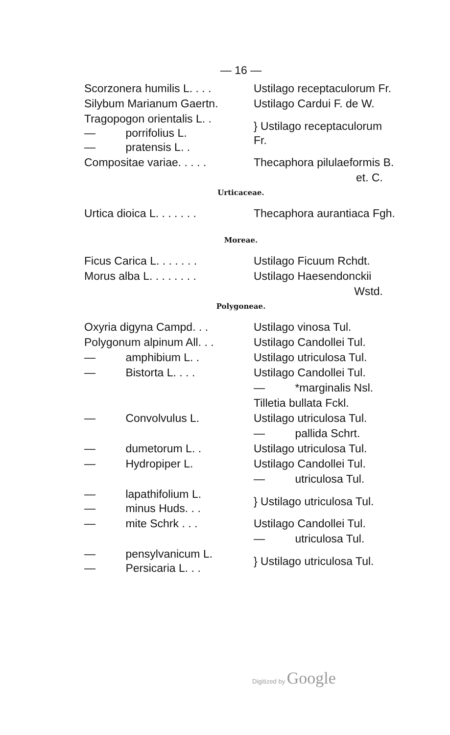— 16 —
| Scorzonera humilis L. . . . | Ustilago receptaculorum Fr. |
| Silybum Marianum Gaertn. | Ustilago Cardui F. de W. |
| Tragopogon orientalis L. . — porrifolius L. — pratensis L. . | } Ustilago receptaculorum Fr. |
| Compositae variae. . . . . | Thecaphora pilulaeformis B. |
| | et. C. |
Urticaceae.
| Urtica dioica L. . . . . . . | Thecaphora aurantiaca Fgh. |
Moreae.
| Ficus Carica L. . . . . . . | Ustilago Ficuum Rchdt. |
| Morus alba L. . . . . . . . | Ustilago Haesendonckii |
| | Wstd. |
Polygoneae.
| Oxyria digyna Campd. . . | Ustilago vinosa Tul. |
| Polygonum alpinum All. . . | Ustilago Candollei Tul. |
| — amphibium L. . | Ustilago utriculosa Tul. |
| — Bistorta L. . . . | Ustilago Candollei Tul. |
| | — *marginalis Nsl. |
| | Tilletia bullata Fckl. |
| — Convolvulus L. | Ustilago utriculosa Tul. |
| | — pallida Schrt. |
| — dumetorum L. . | Ustilago utriculosa Tul. |
| — Hydropiper L. | Ustilago Candollei Tul. |
| | — utriculosa Tul. |
| — lapathifolium L. — minus Huds. . . | } Ustilago utriculosa Tul. |
| — mite Schrk . . . | Ustilago Candollei Tul. |
| | — utriculosa Tul. |
| — pensylvanicum L. — Persicaria L. . . | } Ustilago utriculosa Tul. |
Digitized by Google